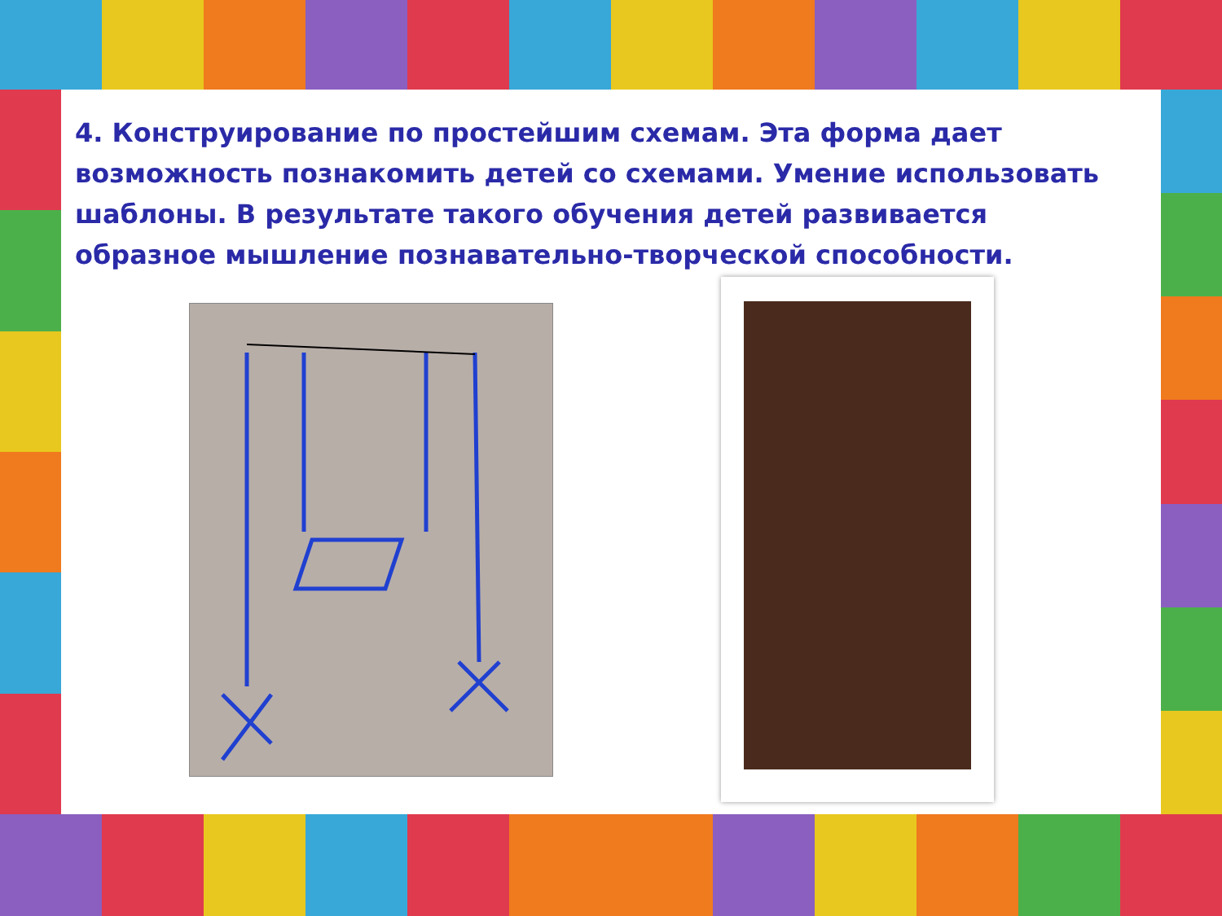4. Конструирование по простейшим схемам. Эта форма дает возможность познакомить детей со схемами. Умение использовать шаблоны. В результате такого обучения детей развивается образное мышление познавательно-творческой способности.